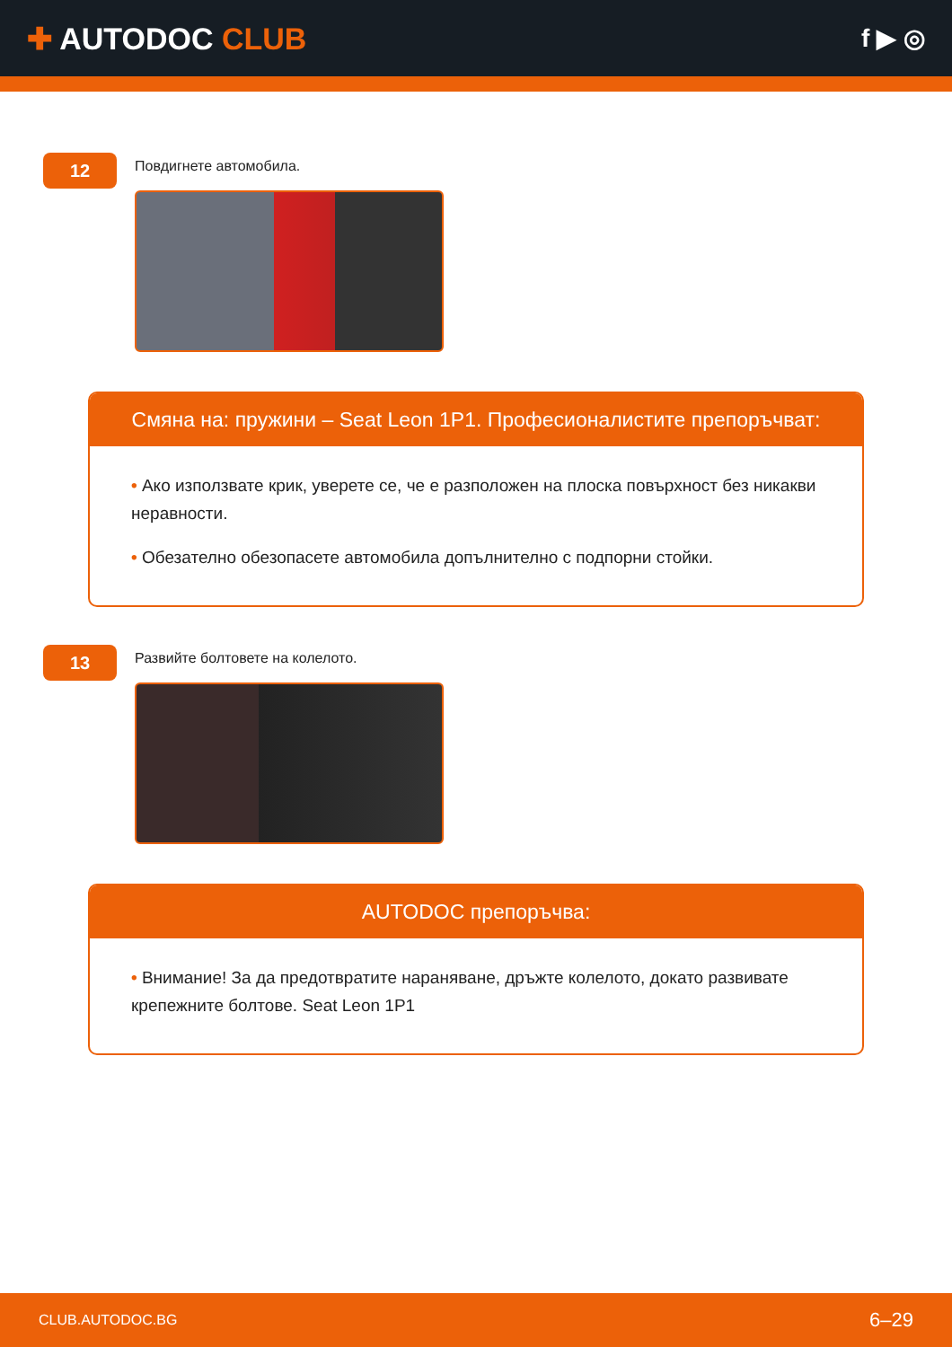✚ AUTODOC CLUB
f ▶ ◎
12
Повдигнете автомобила.
Смяна на: пружини – Seat Leon 1P1. Професионалистите препоръчват:
• Ако използвате крик, уверете се, че е разположен на плоска повърхност без никакви неравности.
• Обезателно обезопасете автомобила допълнително с подпорни стойки.
13
Развийте болтовете на колелото.
AUTODOC препоръчва:
• Внимание! За да предотвратите нараняване, дръжте колелото, докато развивате крепежните болтове. Seat Leon 1P1
CLUB.AUTODOC.BG 6–29